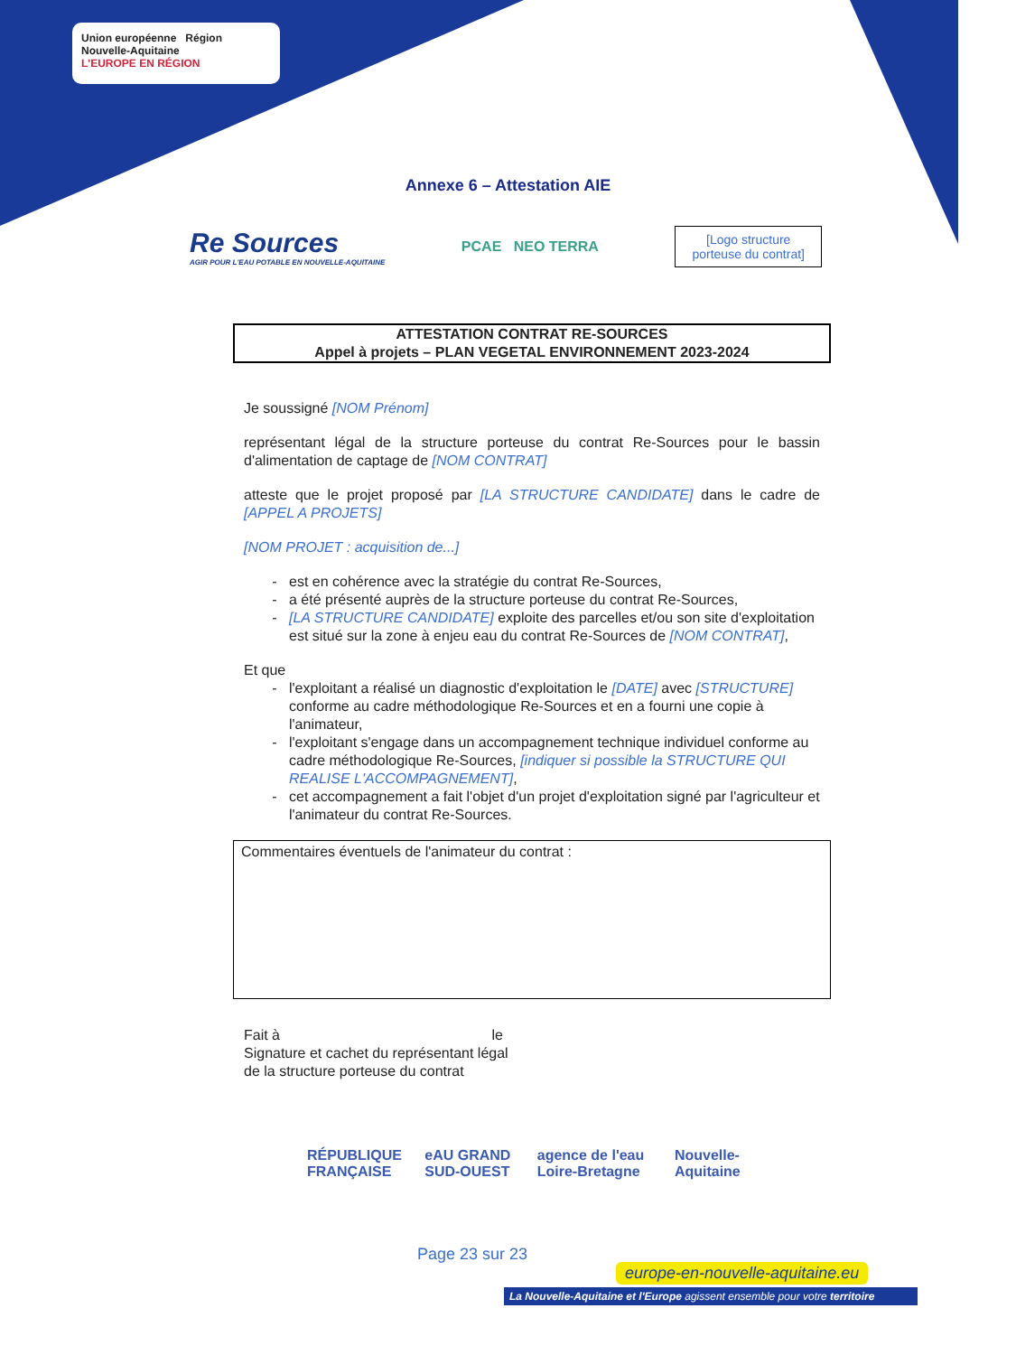Union européenne Région Nouvelle-Aquitaine
L'EUROPE EN RÉGION
Annexe 6 – Attestation AIE
Re Sources
AGIR POUR L'EAU POTABLE EN NOUVELLE-AQUITAINE
PCAE NEO TERRA
[Logo structure
porteuse du contrat]
ATTESTATION CONTRAT RE-SOURCES
Appel à projets – PLAN VEGETAL ENVIRONNEMENT 2023-2024
Je soussigné [NOM Prénom]
représentant légal de la structure porteuse du contrat Re-Sources pour le bassin d'alimentation de captage de [NOM CONTRAT]
atteste que le projet proposé par [LA STRUCTURE CANDIDATE] dans le cadre de [APPEL A PROJETS]
[NOM PROJET : acquisition de...]
est en cohérence avec la stratégie du contrat Re-Sources,
a été présenté auprès de la structure porteuse du contrat Re-Sources,
[LA STRUCTURE CANDIDATE] exploite des parcelles et/ou son site d'exploitation est situé sur la zone à enjeu eau du contrat Re-Sources de [NOM CONTRAT],
Et que
l'exploitant a réalisé un diagnostic d'exploitation le [DATE] avec [STRUCTURE] conforme au cadre méthodologique Re-Sources et en a fourni une copie à l'animateur,
l'exploitant s'engage dans un accompagnement technique individuel conforme au cadre méthodologique Re-Sources, [indiquer si possible la STRUCTURE QUI REALISE L'ACCOMPAGNEMENT],
cet accompagnement a fait l'objet d'un projet d'exploitation signé par l'agriculteur et l'animateur du contrat Re-Sources.
Commentaires éventuels de l'animateur du contrat :
Fait à le
Signature et cachet du représentant légal
de la structure porteuse du contrat
RÉPUBLIQUE FRANÇAISE eAU GRAND SUD-OUEST agence de l'eau Loire-Bretagne Nouvelle-Aquitaine
Page 23 sur 23
europe-en-nouvelle-aquitaine.eu
La Nouvelle-Aquitaine et l'Europe agissent ensemble pour votre territoire